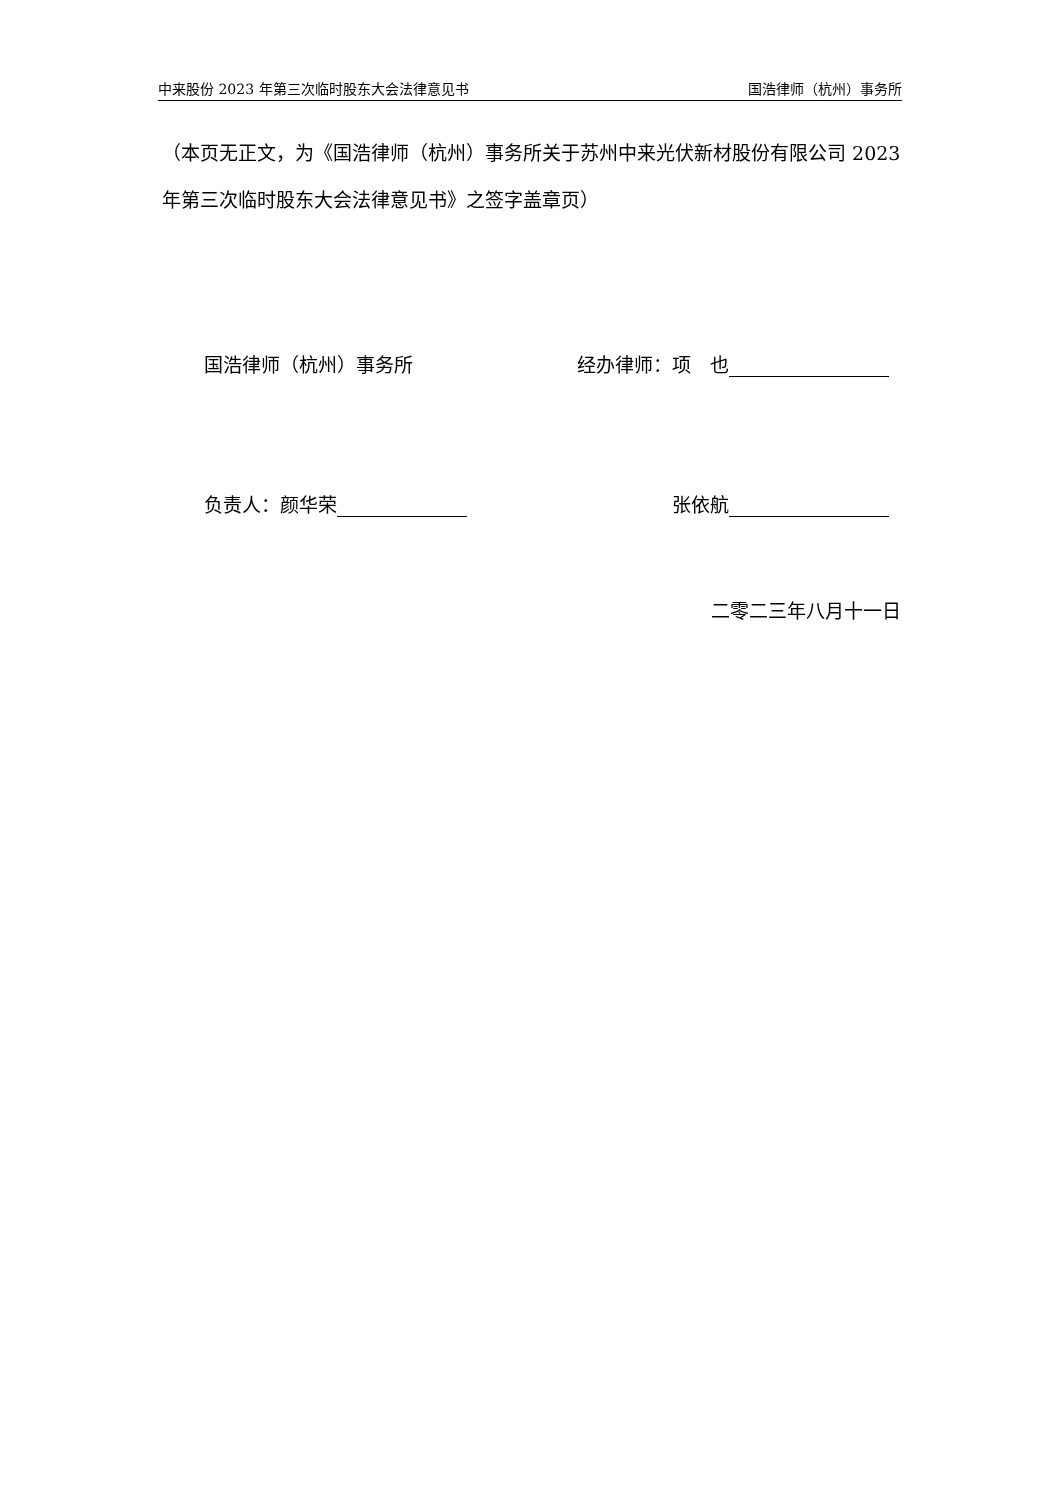中来股份 2023 年第三次临时股东大会法律意见书 国浩律师（杭州）事务所
（本页无正文，为《国浩律师（杭州）事务所关于苏州中来光伏新材股份有限公司 2023 年第三次临时股东大会法律意见书》之签字盖章页）
国浩律师（杭州）事务所 经办律师：项　也
负责人：颜华荣 张依航
二零二三年八月十一日